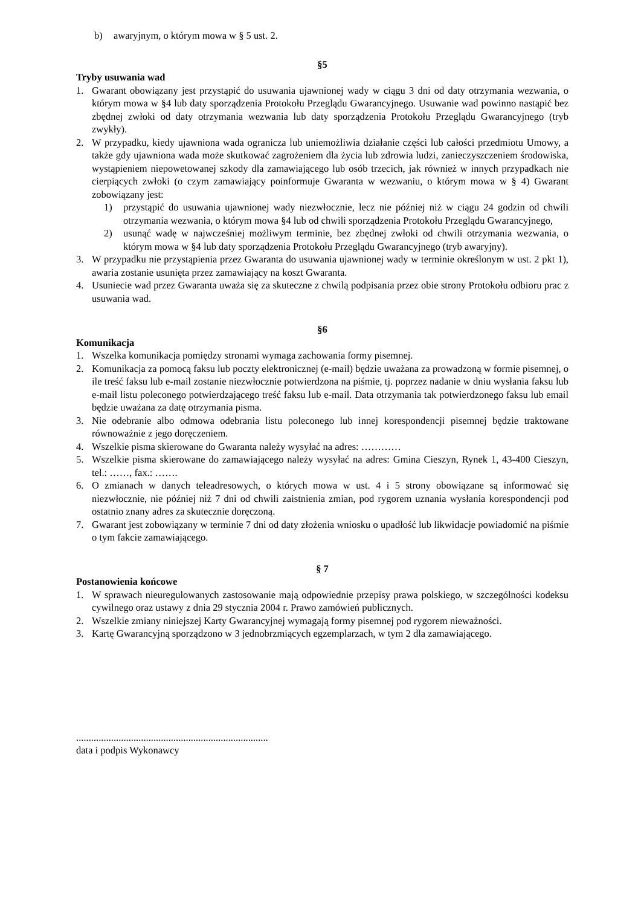b) awaryjnym, o którym mowa w § 5 ust. 2.
§5
Tryby usuwania wad
1. Gwarant obowiązany jest przystąpić do usuwania ujawnionej wady w ciągu 3 dni od daty otrzymania wezwania, o którym mowa w §4 lub daty sporządzenia Protokołu Przeglądu Gwarancyjnego. Usuwanie wad powinno nastąpić bez zbędnej zwłoki od daty otrzymania wezwania lub daty sporządzenia Protokołu Przeglądu Gwarancyjnego (tryb zwykły).
2. W przypadku, kiedy ujawniona wada ogranicza lub uniemożliwia działanie części lub całości przedmiotu Umowy, a także gdy ujawniona wada może skutkować zagrożeniem dla życia lub zdrowia ludzi, zanieczyszczeniem środowiska, wystąpieniem niepowetowanej szkody dla zamawiającego lub osób trzecich, jak również w innych przypadkach nie cierpiących zwłoki (o czym zamawiający poinformuje Gwaranta w wezwaniu, o którym mowa w § 4) Gwarant zobowiązany jest:
1) przystąpić do usuwania ujawnionej wady niezwłocznie, lecz nie później niż w ciągu 24 godzin od chwili otrzymania wezwania, o którym mowa §4 lub od chwili sporządzenia Protokołu Przeglądu Gwarancyjnego,
2) usunąć wadę w najwcześniej możliwym terminie, bez zbędnej zwłoki od chwili otrzymania wezwania, o którym mowa w §4 lub daty sporządzenia Protokołu Przeglądu Gwarancyjnego (tryb awaryjny).
3. W przypadku nie przystąpienia przez Gwaranta do usuwania ujawnionej wady w terminie określonym w ust. 2 pkt 1), awaria zostanie usunięta przez zamawiający na koszt Gwaranta.
4. Usuniecie wad przez Gwaranta uważa się za skuteczne z chwilą podpisania przez obie strony Protokołu odbioru prac z usuwania wad.
§6
Komunikacja
1. Wszelka komunikacja pomiędzy stronami wymaga zachowania formy pisemnej.
2. Komunikacja za pomocą faksu lub poczty elektronicznej (e-mail) będzie uważana za prowadzoną w formie pisemnej, o ile treść faksu lub e-mail zostanie niezwłocznie potwierdzona na piśmie, tj. poprzez nadanie w dniu wysłania faksu lub e-mail listu poleconego potwierdzającego treść faksu lub e-mail. Data otrzymania tak potwierdzonego faksu lub email będzie uważana za datę otrzymania pisma.
3. Nie odebranie albo odmowa odebrania listu poleconego lub innej korespondencji pisemnej będzie traktowane równoważnie z jego doręczeniem.
4. Wszelkie pisma skierowane do Gwaranta należy wysyłać na adres: …………
5. Wszelkie pisma skierowane do zamawiającego należy wysyłać na adres: Gmina Cieszyn, Rynek 1, 43-400 Cieszyn, tel.: ……, fax.: …….
6. O zmianach w danych teleadresowych, o których mowa w ust. 4 i 5 strony obowiązane są informować się niezwłocznie, nie później niż 7 dni od chwili zaistnienia zmian, pod rygorem uznania wysłania korespondencji pod ostatnio znany adres za skutecznie doręczoną.
7. Gwarant jest zobowiązany w terminie 7 dni od daty złożenia wniosku o upadłość lub likwidacje powiadomić na piśmie o tym fakcie zamawiającego.
§ 7
Postanowienia końcowe
1. W sprawach nieuregulowanych zastosowanie mają odpowiednie przepisy prawa polskiego, w szczególności kodeksu cywilnego oraz ustawy z dnia 29 stycznia 2004 r. Prawo zamówień publicznych.
2. Wszelkie zmiany niniejszej Karty Gwarancyjnej wymagają formy pisemnej pod rygorem nieważności.
3. Kartę Gwarancyjną sporządzono w 3 jednobrzmiących egzemplarzach, w tym 2 dla zamawiającego.
.............................................................................
data i podpis Wykonawcy